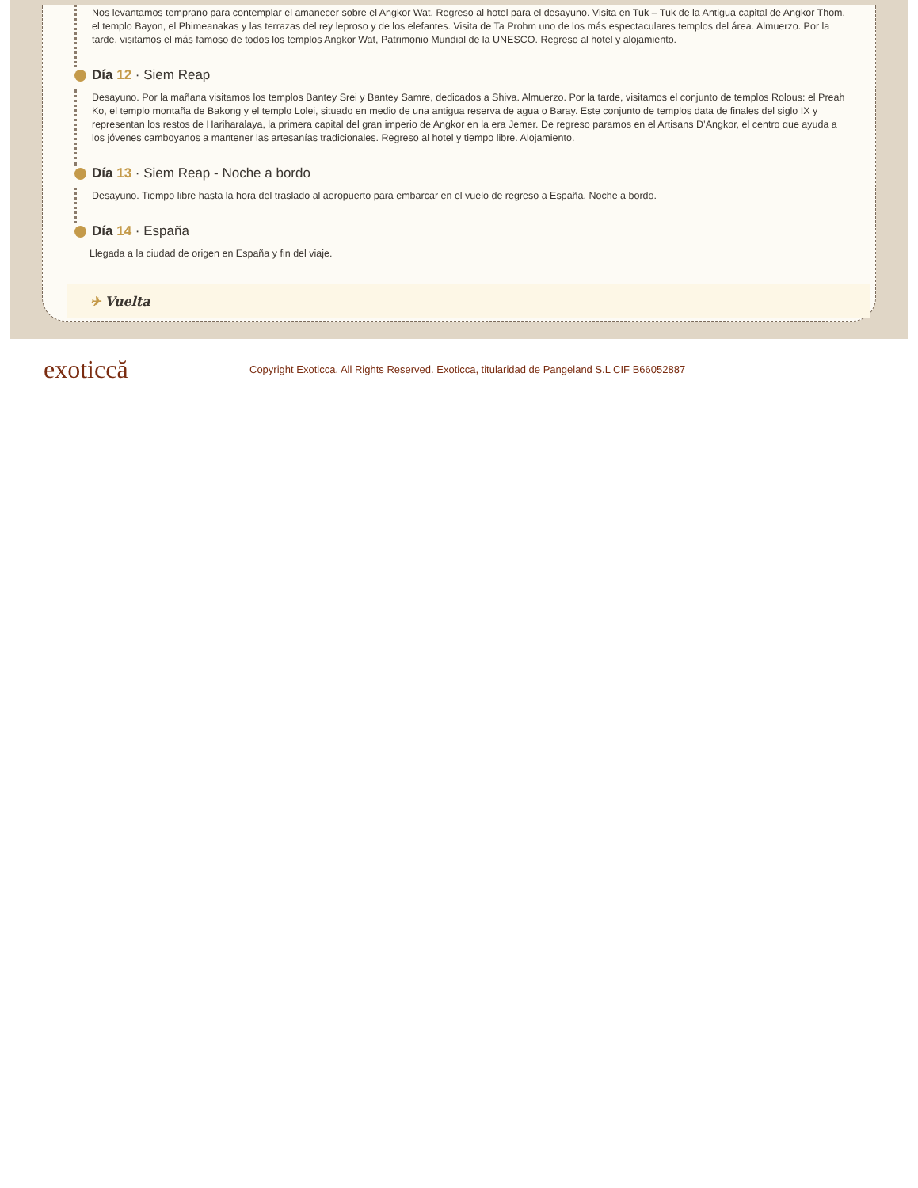Nos levantamos temprano para contemplar el amanecer sobre el Angkor Wat. Regreso al hotel para el desayuno. Visita en Tuk – Tuk de la Antigua capital de Angkor Thom, el templo Bayon, el Phimeanakas y las terrazas del rey leproso y de los elefantes. Visita de Ta Prohm uno de los más espectaculares templos del área. Almuerzo. Por la tarde, visitamos el más famoso de todos los templos Angkor Wat, Patrimonio Mundial de la UNESCO. Regreso al hotel y alojamiento.
Día 12 · Siem Reap
Desayuno. Por la mañana visitamos los templos Bantey Srei y Bantey Samre, dedicados a Shiva. Almuerzo. Por la tarde, visitamos el conjunto de templos Rolous: el Preah Ko, el templo montaña de Bakong y el templo Lolei, situado en medio de una antigua reserva de agua o Baray. Este conjunto de templos data de finales del siglo IX y representan los restos de Hariharalaya, la primera capital del gran imperio de Angkor en la era Jemer. De regreso paramos en el Artisans D’Angkor, el centro que ayuda a los jóvenes camboyanos a mantener las artesanías tradicionales. Regreso al hotel y tiempo libre. Alojamiento.
Día 13 · Siem Reap - Noche a bordo
Desayuno. Tiempo libre hasta la hora del traslado al aeropuerto para embarcar en el vuelo de regreso a España. Noche a bordo.
Día 14 · España
Llegada a la ciudad de origen en España y fin del viaje.
✈ Vuelta
exoticcă
Copyright Exoticca. All Rights Reserved. Exoticca, titularidad de Pangeland S.L CIF B66052887